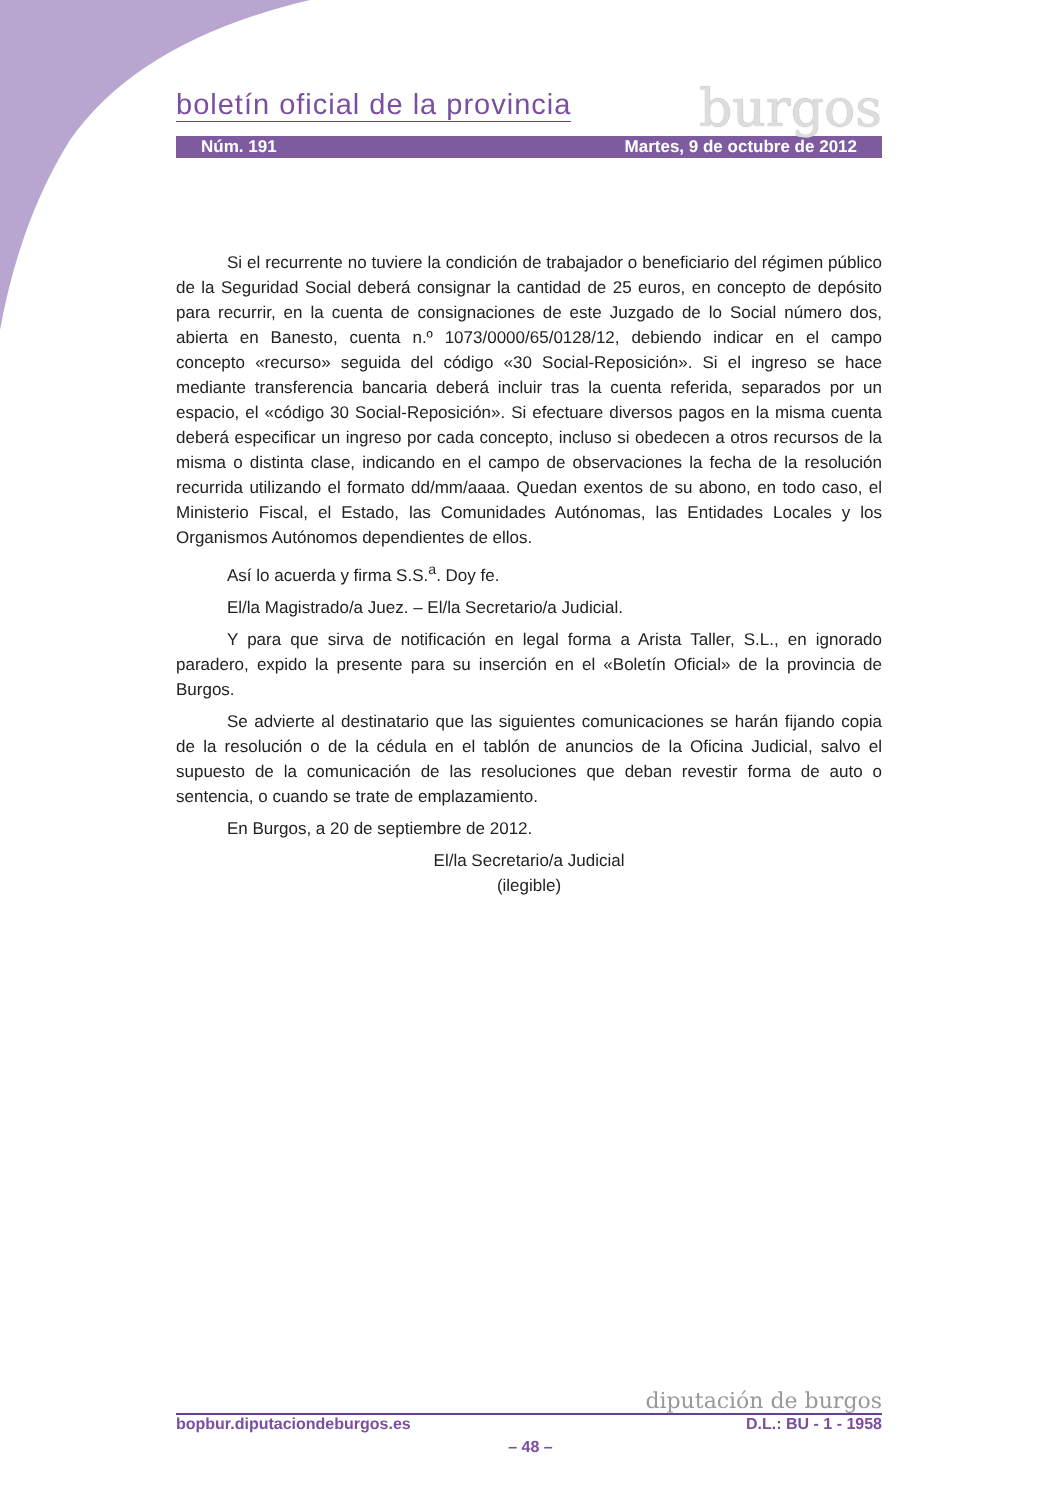boletín oficial de la provincia
burgos
Núm. 191 Martes, 9 de octubre de 2012
Si el recurrente no tuviere la condición de trabajador o beneficiario del régimen público de la Seguridad Social deberá consignar la cantidad de 25 euros, en concepto de depósito para recurrir, en la cuenta de consignaciones de este Juzgado de lo Social número dos, abierta en Banesto, cuenta n.º 1073/0000/65/0128/12, debiendo indicar en el campo concepto «recurso» seguida del código «30 Social-Reposición». Si el ingreso se hace mediante transferencia bancaria deberá incluir tras la cuenta referida, separados por un espacio, el «código 30 Social-Reposición». Si efectuare diversos pagos en la misma cuenta deberá especificar un ingreso por cada concepto, incluso si obedecen a otros recursos de la misma o distinta clase, indicando en el campo de observaciones la fecha de la resolución recurrida utilizando el formato dd/mm/aaaa. Quedan exentos de su abono, en todo caso, el Ministerio Fiscal, el Estado, las Comunidades Autónomas, las Entidades Locales y los Organismos Autónomos dependientes de ellos.
Así lo acuerda y firma S.S.<sup>a</sup>. Doy fe.
El/la Magistrado/a Juez. – El/la Secretario/a Judicial.
Y para que sirva de notificación en legal forma a Arista Taller, S.L., en ignorado paradero, expido la presente para su inserción en el «Boletín Oficial» de la provincia de Burgos.
Se advierte al destinatario que las siguientes comunicaciones se harán fijando copia de la resolución o de la cédula en el tablón de anuncios de la Oficina Judicial, salvo el supuesto de la comunicación de las resoluciones que deban revestir forma de auto o sentencia, o cuando se trate de emplazamiento.
En Burgos, a 20 de septiembre de 2012.
El/la Secretario/a Judicial
(ilegible)
diputación de burgos
bopbur.diputaciondeburgos.es D.L.: BU - 1 - 1958
– 48 –